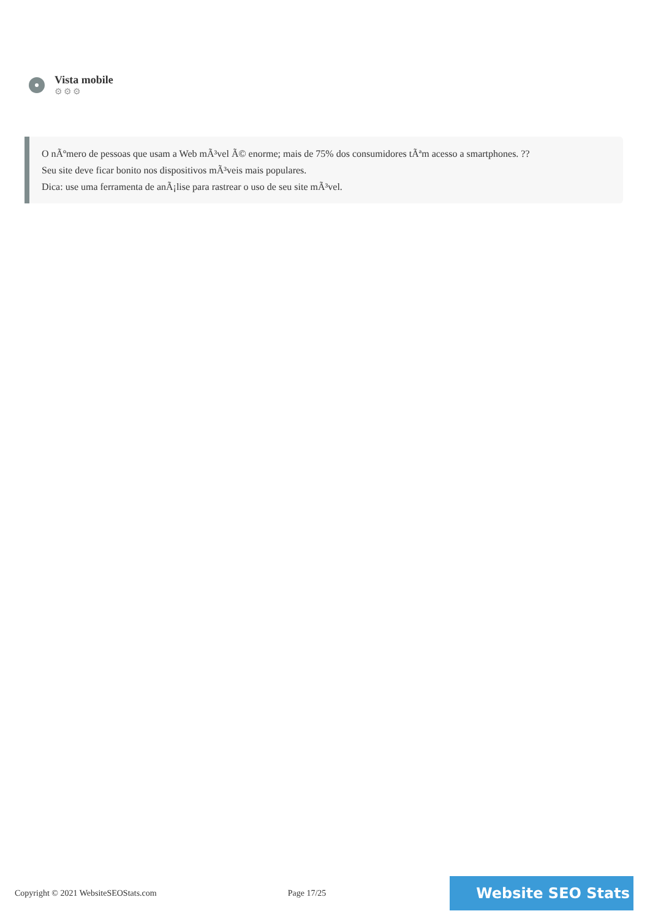Vista mobile
⚙⚙⚙
O nÃºmero de pessoas que usam a Web mÃ³vel Ã© enorme; mais de 75% dos consumidores tÃªm acesso a smartphones. ??
Seu site deve ficar bonito nos dispositivos mÃ³veis mais populares.
Dica: use uma ferramenta de anÃ¡lise para rastrear o uso de seu site mÃ³vel.
Copyright © 2021 WebsiteSEOStats.com Page 17/25
Website SEO Stats